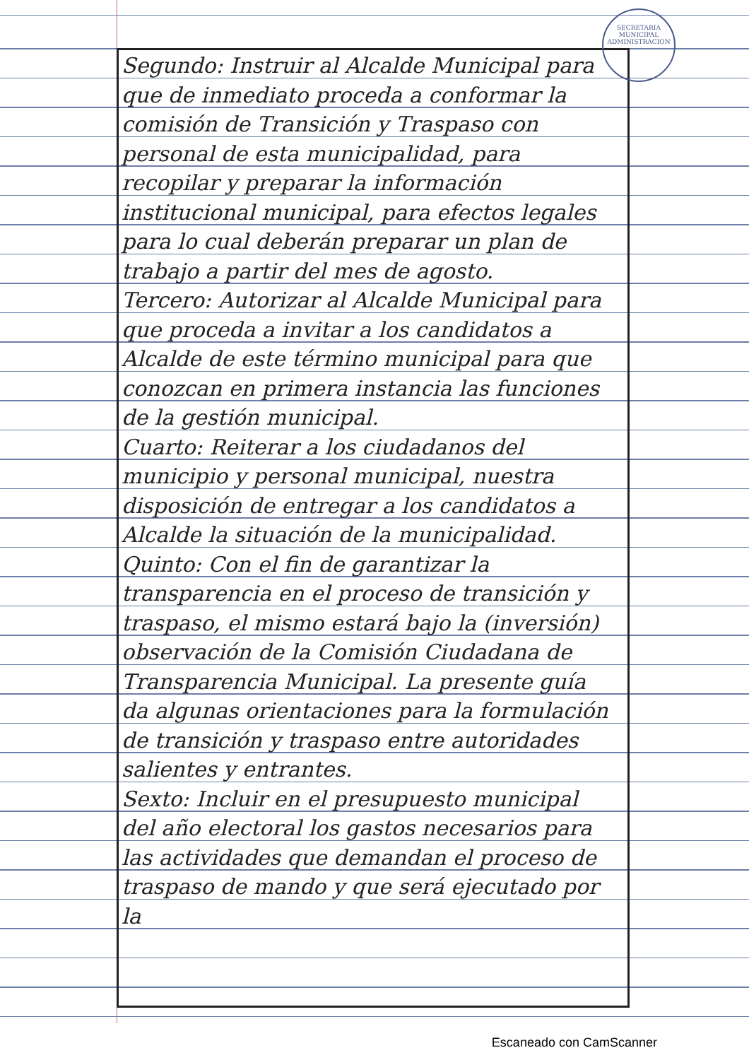SECRETARIA MUNICIPAL
ADMINISTRACION
Segundo: Instruir al Alcalde Municipal para que de inmediato proceda a conformar la comisión de Transición y Traspaso con personal de esta municipalidad, para recopilar y preparar la información institucional municipal, para efectos legales para lo cual deberán preparar un plan de trabajo a partir del mes de agosto.
Tercero: Autorizar al Alcalde Municipal para que proceda a invitar a los candidatos a Alcalde de este término municipal para que conozcan en primera instancia las funciones de la gestión municipal.
Cuarto: Reiterar a los ciudadanos del municipio y personal municipal, nuestra disposición de entregar a los candidatos a Alcalde la situación de la municipalidad.
Quinto: Con el fin de garantizar la transparencia en el proceso de transición y traspaso, el mismo estará bajo la (inversión) observación de la Comisión Ciudadana de Transparencia Municipal. La presente guía da algunas orientaciones para la formulación de transición y traspaso entre autoridades salientes y entrantes.
Sexto: Incluir en el presupuesto municipal del año electoral los gastos necesarios para las actividades que demandan el proceso de traspaso de mando y que será ejecutado por la
Escaneado con CamScanner